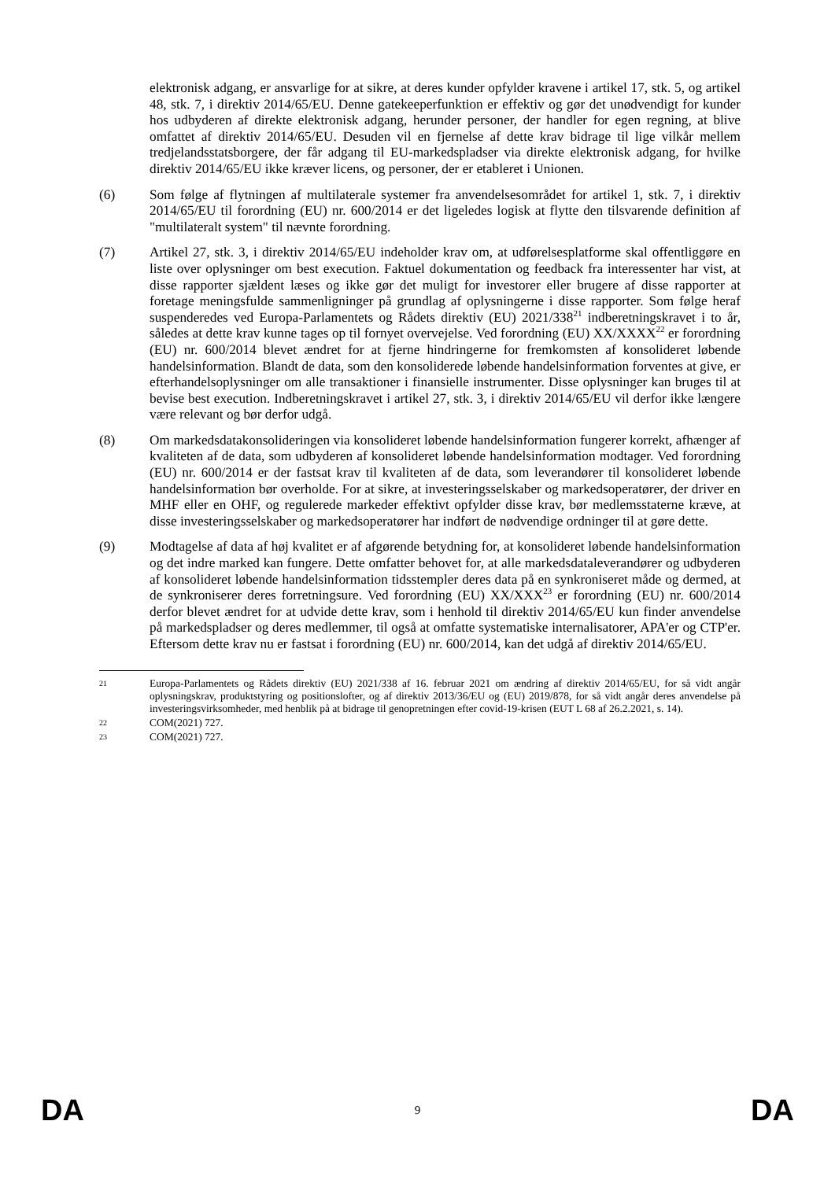elektronisk adgang, er ansvarlige for at sikre, at deres kunder opfylder kravene i artikel 17, stk. 5, og artikel 48, stk. 7, i direktiv 2014/65/EU. Denne gatekeeperfunktion er effektiv og gør det unødvendigt for kunder hos udbyderen af direkte elektronisk adgang, herunder personer, der handler for egen regning, at blive omfattet af direktiv 2014/65/EU. Desuden vil en fjernelse af dette krav bidrage til lige vilkår mellem tredjelandsstatsborgere, der får adgang til EU-markedspladser via direkte elektronisk adgang, for hvilke direktiv 2014/65/EU ikke kræver licens, og personer, der er etableret i Unionen.
(6) Som følge af flytningen af multilaterale systemer fra anvendelsesområdet for artikel 1, stk. 7, i direktiv 2014/65/EU til forordning (EU) nr. 600/2014 er det ligeledes logisk at flytte den tilsvarende definition af "multilateralt system" til nævnte forordning.
(7) Artikel 27, stk. 3, i direktiv 2014/65/EU indeholder krav om, at udførelsesplatforme skal offentliggøre en liste over oplysninger om best execution. Faktuel dokumentation og feedback fra interessenter har vist, at disse rapporter sjældent læses og ikke gør det muligt for investorer eller brugere af disse rapporter at foretage meningsfulde sammenligninger på grundlag af oplysningerne i disse rapporter. Som følge heraf suspenderedes ved Europa-Parlamentets og Rådets direktiv (EU) 2021/338<sup>21</sup> indberetningskravet i to år, således at dette krav kunne tages op til fornyet overvejelse. Ved forordning (EU) XX/XXXX<sup>22</sup> er forordning (EU) nr. 600/2014 blevet ændret for at fjerne hindringerne for fremkomsten af konsolideret løbende handelsinformation. Blandt de data, som den konsoliderede løbende handelsinformation forventes at give, er efterhandelsoplysninger om alle transaktioner i finansielle instrumenter. Disse oplysninger kan bruges til at bevise best execution. Indberetningskravet i artikel 27, stk. 3, i direktiv 2014/65/EU vil derfor ikke længere være relevant og bør derfor udgå.
(8) Om markedsdatakonsolideringen via konsolideret løbende handelsinformation fungerer korrekt, afhænger af kvaliteten af de data, som udbyderen af konsolideret løbende handelsinformation modtager. Ved forordning (EU) nr. 600/2014 er der fastsat krav til kvaliteten af de data, som leverandører til konsolideret løbende handelsinformation bør overholde. For at sikre, at investeringsselskaber og markedsoperatører, der driver en MHF eller en OHF, og regulerede markeder effektivt opfylder disse krav, bør medlemsstaterne kræve, at disse investeringsselskaber og markedsoperatører har indført de nødvendige ordninger til at gøre dette.
(9) Modtagelse af data af høj kvalitet er af afgørende betydning for, at konsolideret løbende handelsinformation og det indre marked kan fungere. Dette omfatter behovet for, at alle markedsdataleverandører og udbyderen af konsolideret løbende handelsinformation tidsstempler deres data på en synkroniseret måde og dermed, at de synkroniserer deres forretningsure. Ved forordning (EU) XX/XXX<sup>23</sup> er forordning (EU) nr. 600/2014 derfor blevet ændret for at udvide dette krav, som i henhold til direktiv 2014/65/EU kun finder anvendelse på markedspladser og deres medlemmer, til også at omfatte systematiske internalisatorer, APA'er og CTP'er. Eftersom dette krav nu er fastsat i forordning (EU) nr. 600/2014, kan det udgå af direktiv 2014/65/EU.
21
Europa-Parlamentets og Rådets direktiv (EU) 2021/338 af 16. februar 2021 om ændring af direktiv 2014/65/EU, for så vidt angår oplysningskrav, produktstyring og positionslofter, og af direktiv 2013/36/EU og (EU) 2019/878, for så vidt angår deres anvendelse på investeringsvirksomheder, med henblik på at bidrage til genopretningen efter covid-19-krisen (EUT L 68 af 26.2.2021, s. 14).
22
COM(2021) 727.
23
COM(2021) 727.
DA 9 DA